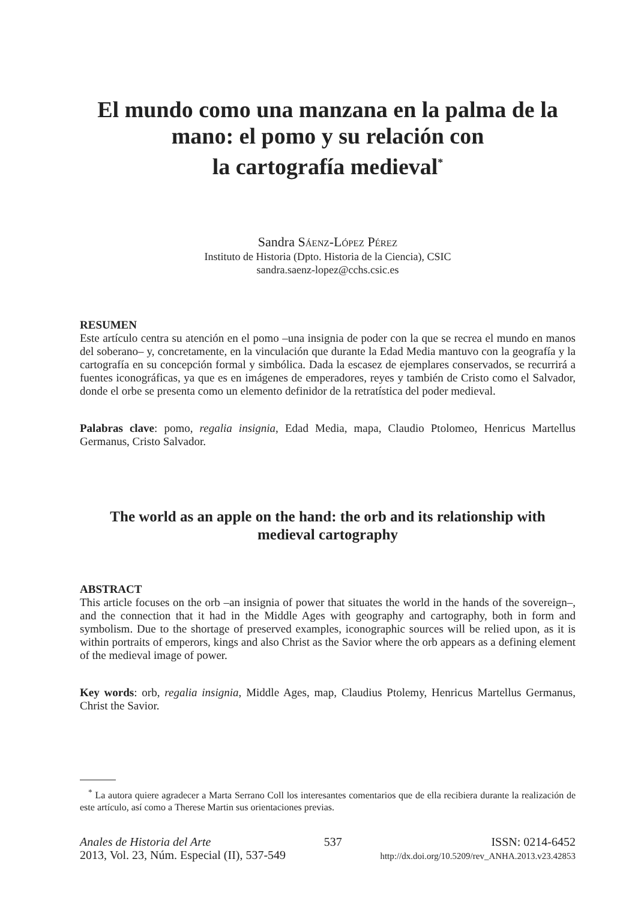El mundo como una manzana en la palma de la mano: el pomo y su relación con
la cartografía medieval<sup>*</sup>
Sandra Sáenz-López Pérez
Instituto de Historia (Dpto. Historia de la Ciencia), CSIC
sandra.saenz-lopez@cchs.csic.es
RESUMEN
Este artículo centra su atención en el pomo –una insignia de poder con la que se recrea el mundo en manos del soberano– y, concretamente, en la vinculación que durante la Edad Media mantuvo con la geografía y la cartografía en su concepción formal y simbólica. Dada la escasez de ejemplares conservados, se recurrirá a fuentes iconográficas, ya que es en imágenes de emperadores, reyes y también de Cristo como el Salvador, donde el orbe se presenta como un elemento definidor de la retratística del poder medieval.
Palabras clave: pomo, regalia insignia, Edad Media, mapa, Claudio Ptolomeo, Henricus Martellus Germanus, Cristo Salvador.
The world as an apple on the hand: the orb and its relationship with medieval cartography
ABSTRACT
This article focuses on the orb –an insignia of power that situates the world in the hands of the sovereign–, and the connection that it had in the Middle Ages with geography and cartography, both in form and symbolism. Due to the shortage of preserved examples, iconographic sources will be relied upon, as it is within portraits of emperors, kings and also Christ as the Savior where the orb appears as a defining element of the medieval image of power.
Key words: orb, regalia insignia, Middle Ages, map, Claudius Ptolemy, Henricus Martellus Germanus, Christ the Savior.
<sup>*</sup> La autora quiere agradecer a Marta Serrano Coll los interesantes comentarios que de ella recibiera durante la realización de este artículo, así como a Therese Martin sus orientaciones previas.
Anales de Historia del Arte
2013, Vol. 23, Núm. Especial (II), 537-549
537 ISSN: 0214-6452
http://dx.doi.org/10.5209/rev_ANHA.2013.v23.42853